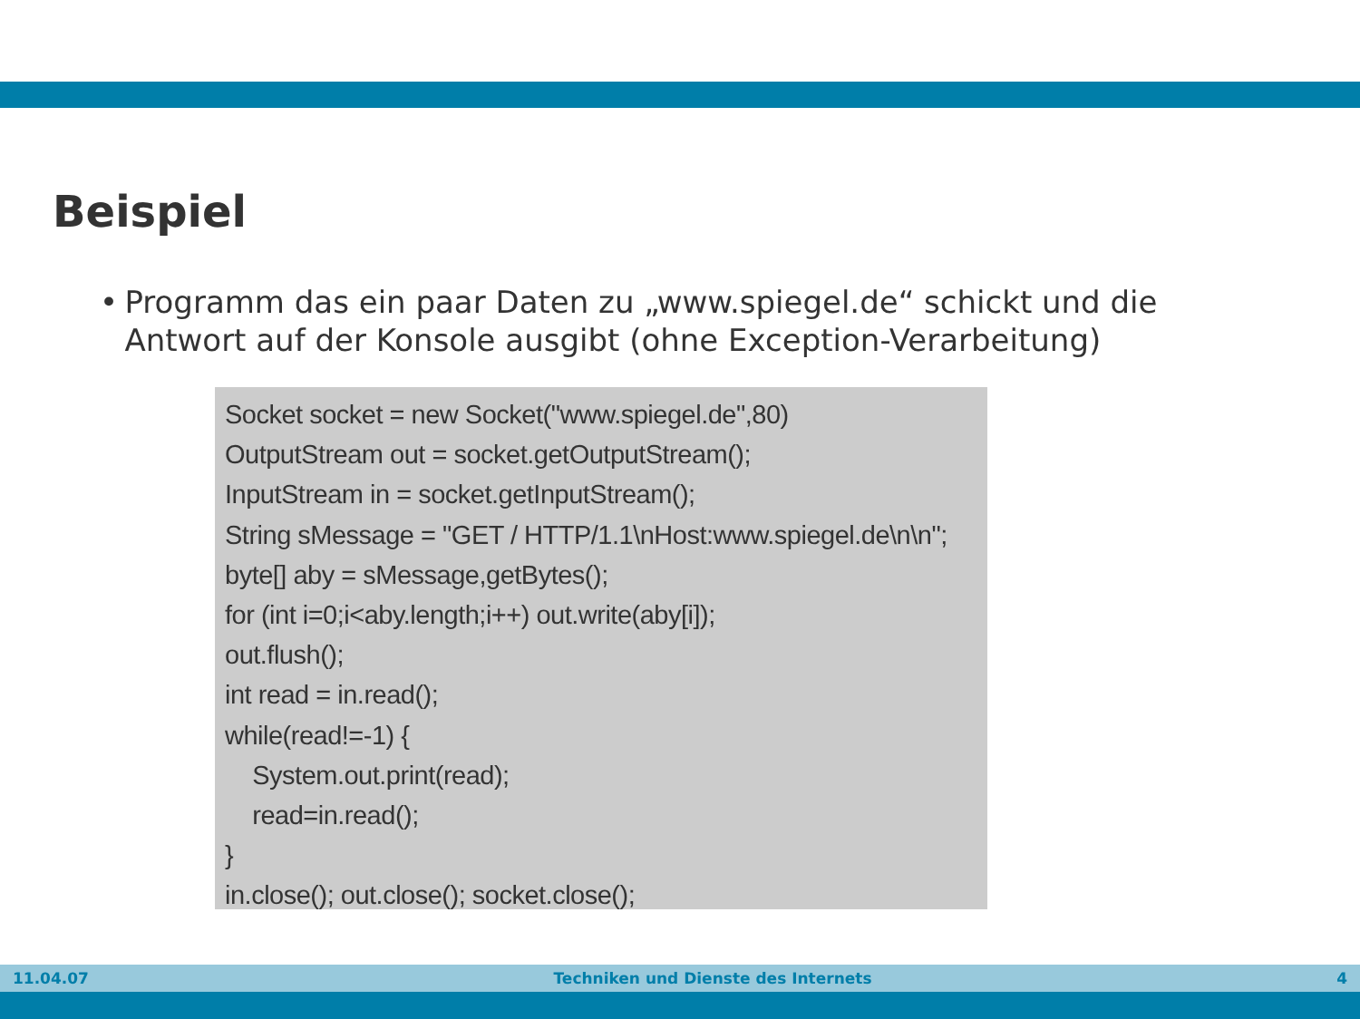Beispiel
• Programm das ein paar Daten zu „www.spiegel.de“ schickt und die Antwort auf der Konsole ausgibt (ohne Exception-Verarbeitung)
Socket socket = new Socket("www.spiegel.de",80)
OutputStream out = socket.getOutputStream();
InputStream in = socket.getInputStream();
String sMessage = "GET / HTTP/1.1\nHost:www.spiegel.de\n\n";
byte[] aby = sMessage,getBytes();
for (int i=0;i<aby.length;i++) out.write(aby[i]);
out.flush();
int read = in.read();
while(read!=-1) {
System.out.print(read);
read=in.read();
}
in.close(); out.close(); socket.close();
11.04.07 Techniken und Dienste des Internets 4